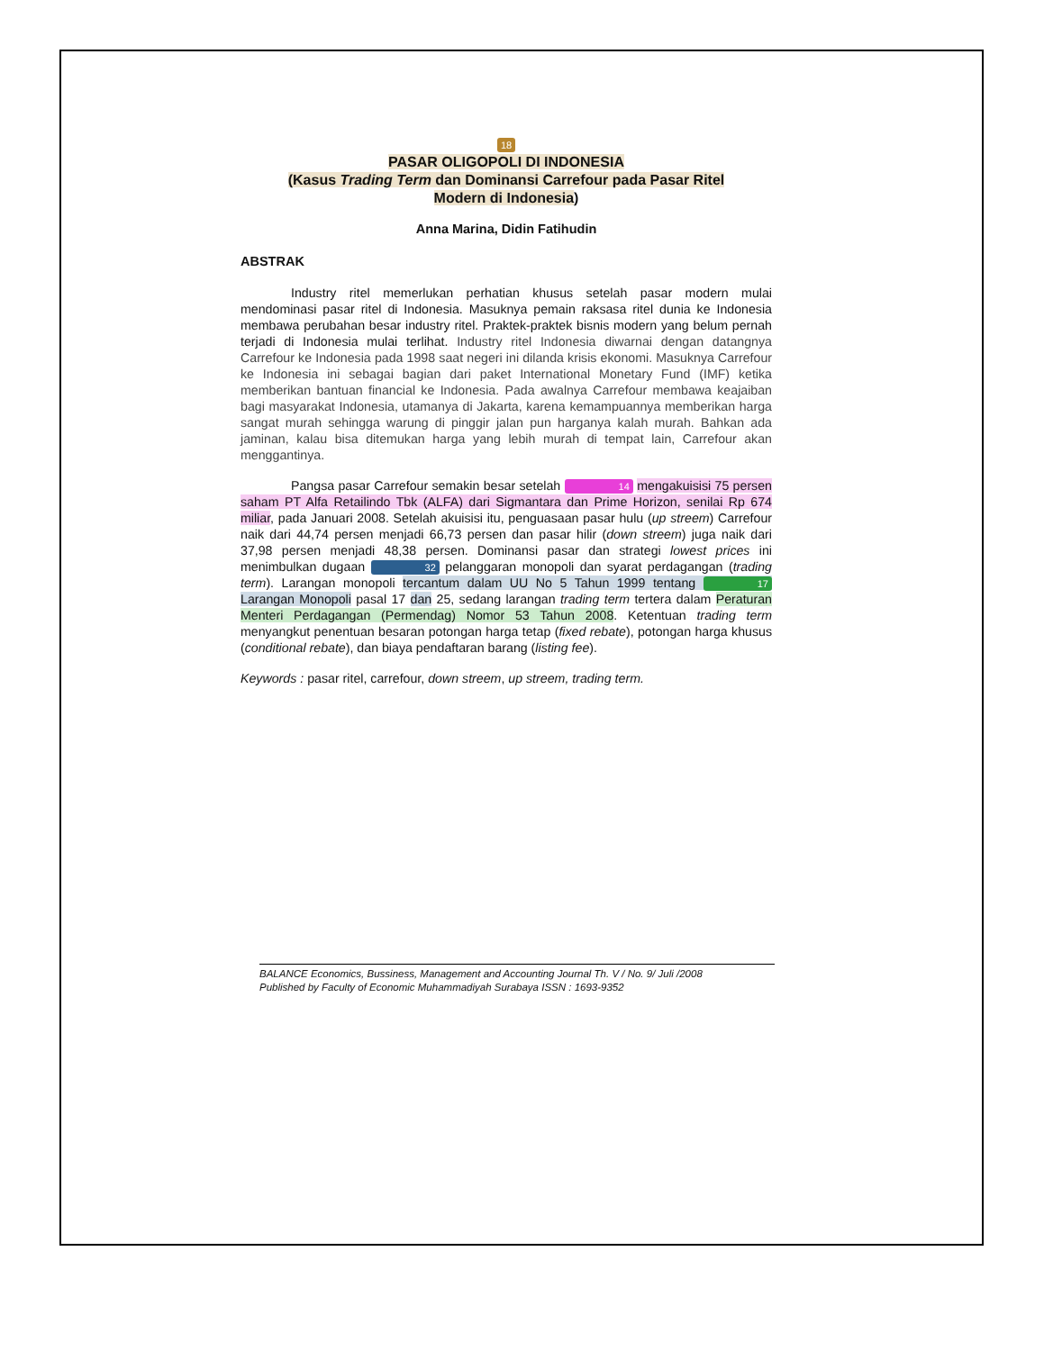18
PASAR OLIGOPOLI DI INDONESIA
(Kasus Trading Term dan Dominansi Carrefour pada Pasar Ritel
Modern di Indonesia)
Anna Marina, Didin Fatihudin
ABSTRAK
Industry ritel memerlukan perhatian khusus setelah pasar modern mulai mendominasi pasar ritel di Indonesia. Masuknya pemain raksasa ritel dunia ke Indonesia membawa perubahan besar industry ritel. Praktek-praktek bisnis modern yang belum pernah terjadi di Indonesia mulai terlihat. Industry ritel Indonesia diwarnai dengan datangnya Carrefour ke Indonesia pada 1998 saat negeri ini dilanda krisis ekonomi. Masuknya Carrefour ke Indonesia ini sebagai bagian dari paket International Monetary Fund (IMF) ketika memberikan bantuan financial ke Indonesia. Pada awalnya Carrefour membawa keajaiban bagi masyarakat Indonesia, utamanya di Jakarta, karena kemampuannya memberikan harga sangat murah sehingga warung di pinggir jalan pun harganya kalah murah. Bahkan ada jaminan, kalau bisa ditemukan harga yang lebih murah di tempat lain, Carrefour akan menggantinya.
Pangsa pasar Carrefour semakin besar setelah 14 mengakuisisi 75 persen saham PT Alfa Retailindo Tbk (ALFA) dari Sigmantara dan Prime Horizon, senilai Rp 674 miliar, pada Januari 2008. Setelah akuisisi itu, penguasaan pasar hulu (up streem) Carrefour naik dari 44,74 persen menjadi 66,73 persen dan pasar hilir (down streem) juga naik dari 37,98 persen menjadi 48,38 persen. Dominansi pasar dan strategi lowest prices ini menimbulkan dugaan 32 pelanggaran monopoli dan syarat perdagangan (trading term). Larangan monopoli tercantum dalam UU No 5 Tahun 1999 tentang 17 Larangan Monopoli pasal 17 dan 25, sedang larangan trading term tertera dalam Peraturan Menteri Perdagangan (Permendag) Nomor 53 Tahun 2008. Ketentuan trading term menyangkut penentuan besaran potongan harga tetap (fixed rebate), potongan harga khusus (conditional rebate), dan biaya pendaftaran barang (listing fee).
Keywords : pasar ritel, carrefour, down streem, up streem, trading term.
BALANCE Economics, Bussiness, Management and Accounting Journal Th. V / No. 9/ Juli /2008
Published by Faculty of Economic Muhammadiyah Surabaya ISSN : 1693-9352